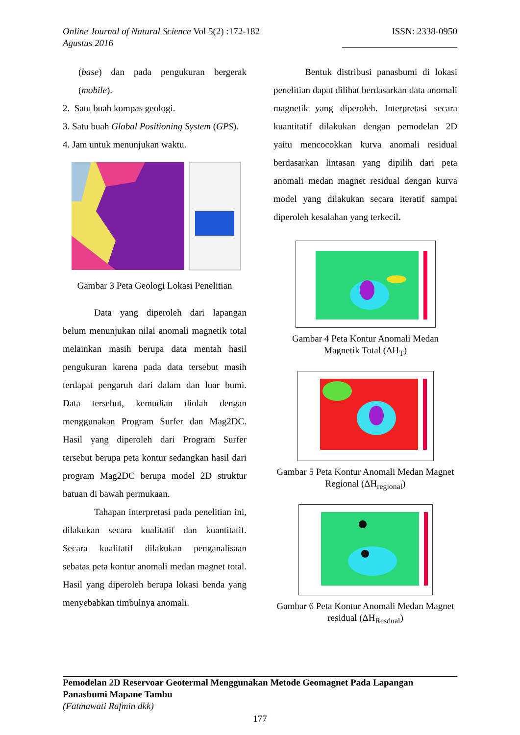Online Journal of Natural Science Vol 5(2) :172-182
Agustus 2016
ISSN: 2338-0950
(base) dan pada pengukuran bergerak (mobile).
2. Satu buah kompas geologi.
3. Satu buah Global Positioning System (GPS).
4. Jam untuk menunjukan waktu.
Gambar 3 Peta Geologi Lokasi Penelitian
Data yang diperoleh dari lapangan belum menunjukan nilai anomali magnetik total melainkan masih berupa data mentah hasil pengukuran karena pada data tersebut masih terdapat pengaruh dari dalam dan luar bumi. Data tersebut, kemudian diolah dengan menggunakan Program Surfer dan Mag2DC. Hasil yang diperoleh dari Program Surfer tersebut berupa peta kontur sedangkan hasil dari program Mag2DC berupa model 2D struktur batuan di bawah permukaan.
Tahapan interpretasi pada penelitian ini, dilakukan secara kualitatif dan kuantitatif. Secara kualitatif dilakukan penganalisaan sebatas peta kontur anomali medan magnet total. Hasil yang diperoleh berupa lokasi benda yang menyebabkan timbulnya anomali.
Bentuk distribusi panasbumi di lokasi penelitian dapat dilihat berdasarkan data anomali magnetik yang diperoleh. Interpretasi secara kuantitatif dilakukan dengan pemodelan 2D yaitu mencocokkan kurva anomali residual berdasarkan lintasan yang dipilih dari peta anomali medan magnet residual dengan kurva model yang dilakukan secara iteratif sampai diperoleh kesalahan yang terkecil.
Gambar 4 Peta Kontur Anomali Medan Magnetik Total (ΔH<sub>T</sub>)
Gambar 5 Peta Kontur Anomali Medan Magnet Regional (ΔH<sub>regional</sub>)
Gambar 6 Peta Kontur Anomali Medan Magnet residual (ΔH<sub>Resdual</sub>)
Pemodelan 2D Reservoar Geotermal Menggunakan Metode Geomagnet Pada Lapangan Panasbumi Mapane Tambu
(Fatmawati Rafmin dkk)
177